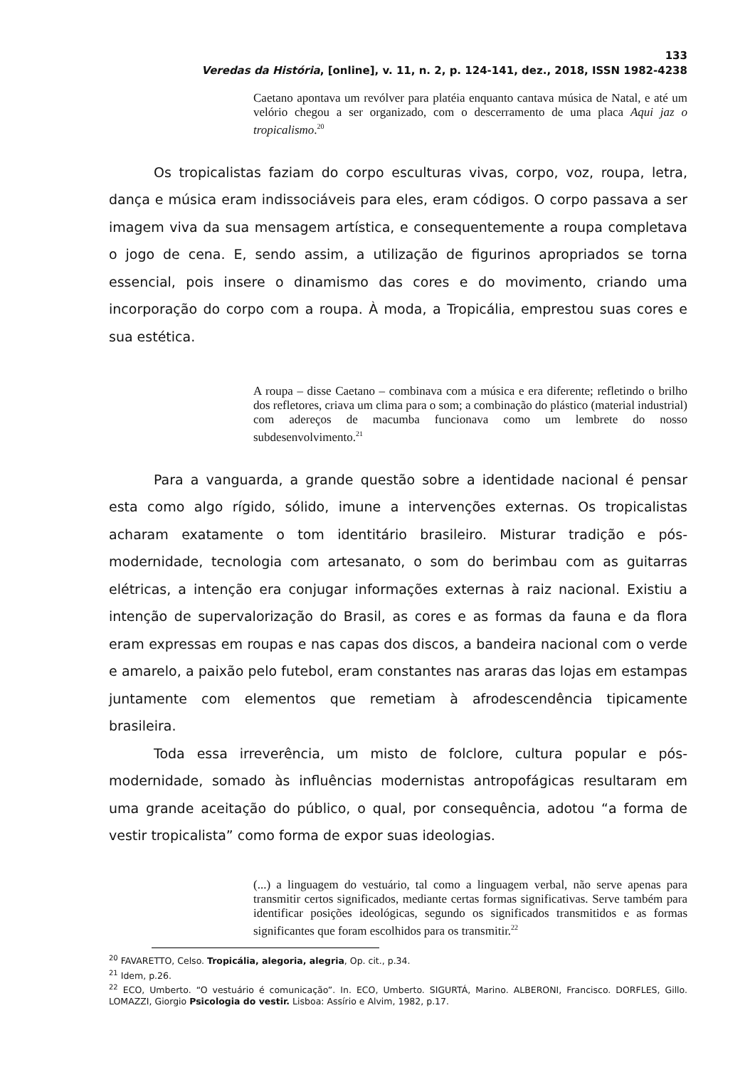133
Veredas da História, [online], v. 11, n. 2, p. 124-141, dez., 2018, ISSN 1982-4238
Caetano apontava um revólver para platéia enquanto cantava música de Natal, e até um velório chegou a ser organizado, com o descerramento de uma placa Aqui jaz o tropicalismo.<sup>20</sup>
Os tropicalistas faziam do corpo esculturas vivas, corpo, voz, roupa, letra, dança e música eram indissociáveis para eles, eram códigos. O corpo passava a ser imagem viva da sua mensagem artística, e consequentemente a roupa completava o jogo de cena. E, sendo assim, a utilização de figurinos apropriados se torna essencial, pois insere o dinamismo das cores e do movimento, criando uma incorporação do corpo com a roupa. À moda, a Tropicália, emprestou suas cores e sua estética.
A roupa – disse Caetano – combinava com a música e era diferente; refletindo o brilho dos refletores, criava um clima para o som; a combinação do plástico (material industrial) com adereços de macumba funcionava como um lembrete do nosso subdesenvolvimento.<sup>21</sup>
Para a vanguarda, a grande questão sobre a identidade nacional é pensar esta como algo rígido, sólido, imune a intervenções externas. Os tropicalistas acharam exatamente o tom identitário brasileiro. Misturar tradição e pós-modernidade, tecnologia com artesanato, o som do berimbau com as guitarras elétricas, a intenção era conjugar informações externas à raiz nacional. Existiu a intenção de supervalorização do Brasil, as cores e as formas da fauna e da flora eram expressas em roupas e nas capas dos discos, a bandeira nacional com o verde e amarelo, a paixão pelo futebol, eram constantes nas araras das lojas em estampas juntamente com elementos que remetiam à afrodescendência tipicamente brasileira.
Toda essa irreverência, um misto de folclore, cultura popular e pós-modernidade, somado às influências modernistas antropofágicas resultaram em uma grande aceitação do público, o qual, por consequência, adotou “a forma de vestir tropicalista” como forma de expor suas ideologias.
(...) a linguagem do vestuário, tal como a linguagem verbal, não serve apenas para transmitir certos significados, mediante certas formas significativas. Serve também para identificar posições ideológicas, segundo os significados transmitidos e as formas significantes que foram escolhidos para os transmitir.<sup>22</sup>
<sup>20</sup> FAVARETTO, Celso. Tropicália, alegoria, alegria, Op. cit., p.34.
<sup>21</sup> Idem, p.26.
<sup>22</sup> ECO, Umberto. “O vestuário é comunicação”. In. ECO, Umberto. SIGURTÁ, Marino. ALBERONI, Francisco. DORFLES, Gillo. LOMAZZI, Giorgio Psicologia do vestir. Lisboa: Assírio e Alvim, 1982, p.17.